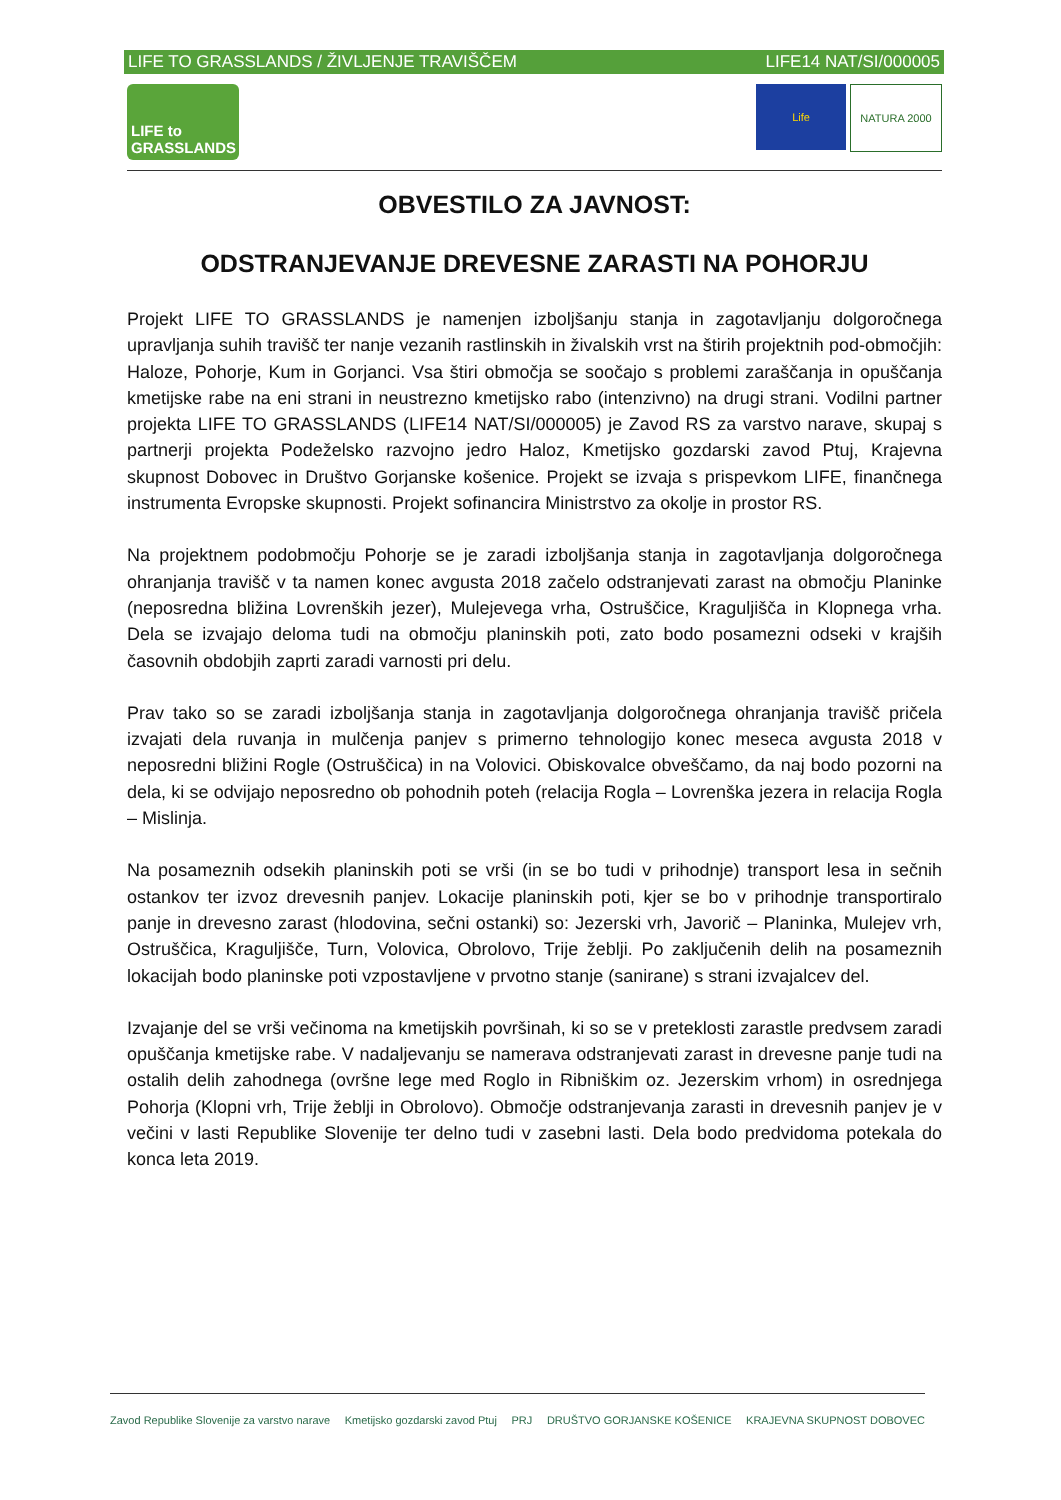LIFE TO GRASSLANDS / ŽIVLJENJE TRAVIŠČEM LIFE14 NAT/SI/000005
LIFE to GRASSLANDS
Life NATURA 2000
OBVESTILO ZA JAVNOST:
ODSTRANJEVANJE DREVESNE ZARASTI NA POHORJU
Projekt LIFE TO GRASSLANDS je namenjen izboljšanju stanja in zagotavljanju dolgoročnega upravljanja suhih travišč ter nanje vezanih rastlinskih in živalskih vrst na štirih projektnih pod-območjih: Haloze, Pohorje, Kum in Gorjanci. Vsa štiri območja se soočajo s problemi zaraščanja in opuščanja kmetijske rabe na eni strani in neustrezno kmetijsko rabo (intenzivno) na drugi strani. Vodilni partner projekta LIFE TO GRASSLANDS (LIFE14 NAT/SI/000005) je Zavod RS za varstvo narave, skupaj s partnerji projekta Podeželsko razvojno jedro Haloz, Kmetijsko gozdarski zavod Ptuj, Krajevna skupnost Dobovec in Društvo Gorjanske košenice. Projekt se izvaja s prispevkom LIFE, finančnega instrumenta Evropske skupnosti. Projekt sofinancira Ministrstvo za okolje in prostor RS.
Na projektnem podobmočju Pohorje se je zaradi izboljšanja stanja in zagotavljanja dolgoročnega ohranjanja travišč v ta namen konec avgusta 2018 začelo odstranjevati zarast na območju Planinke (neposredna bližina Lovrenških jezer), Mulejevega vrha, Ostruščice, Kraguljišča in Klopnega vrha. Dela se izvajajo deloma tudi na območju planinskih poti, zato bodo posamezni odseki v krajših časovnih obdobjih zaprti zaradi varnosti pri delu.
Prav tako so se zaradi izboljšanja stanja in zagotavljanja dolgoročnega ohranjanja travišč pričela izvajati dela ruvanja in mulčenja panjev s primerno tehnologijo konec meseca avgusta 2018 v neposredni bližini Rogle (Ostruščica) in na Volovici. Obiskovalce obveščamo, da naj bodo pozorni na dela, ki se odvijajo neposredno ob pohodnih poteh (relacija Rogla – Lovrenška jezera in relacija Rogla – Mislinja.
Na posameznih odsekih planinskih poti se vrši (in se bo tudi v prihodnje) transport lesa in sečnih ostankov ter izvoz drevesnih panjev. Lokacije planinskih poti, kjer se bo v prihodnje transportiralo panje in drevesno zarast (hlodovina, sečni ostanki) so: Jezerski vrh, Javorič – Planinka, Mulejev vrh, Ostruščica, Kraguljišče, Turn, Volovica, Obrolovo, Trije žeblji. Po zaključenih delih na posameznih lokacijah bodo planinske poti vzpostavljene v prvotno stanje (sanirane) s strani izvajalcev del.
Izvajanje del se vrši večinoma na kmetijskih površinah, ki so se v preteklosti zarastle predvsem zaradi opuščanja kmetijske rabe. V nadaljevanju se namerava odstranjevati zarast in drevesne panje tudi na ostalih delih zahodnega (ovršne lege med Roglo in Ribniškim oz. Jezerskim vrhom) in osrednjega Pohorja (Klopni vrh, Trije žeblji in Obrolovo). Območje odstranjevanja zarasti in drevesnih panjev je v večini v lasti Republike Slovenije ter delno tudi v zasebni lasti. Dela bodo predvidoma potekala do konca leta 2019.
Zavod Republike Slovenije za varstvo narave Kmetijsko gozdarski zavod Ptuj PRJ DRUŠTVO GORJANSKE KOŠENICE KRAJEVNA SKUPNOST DOBOVEC